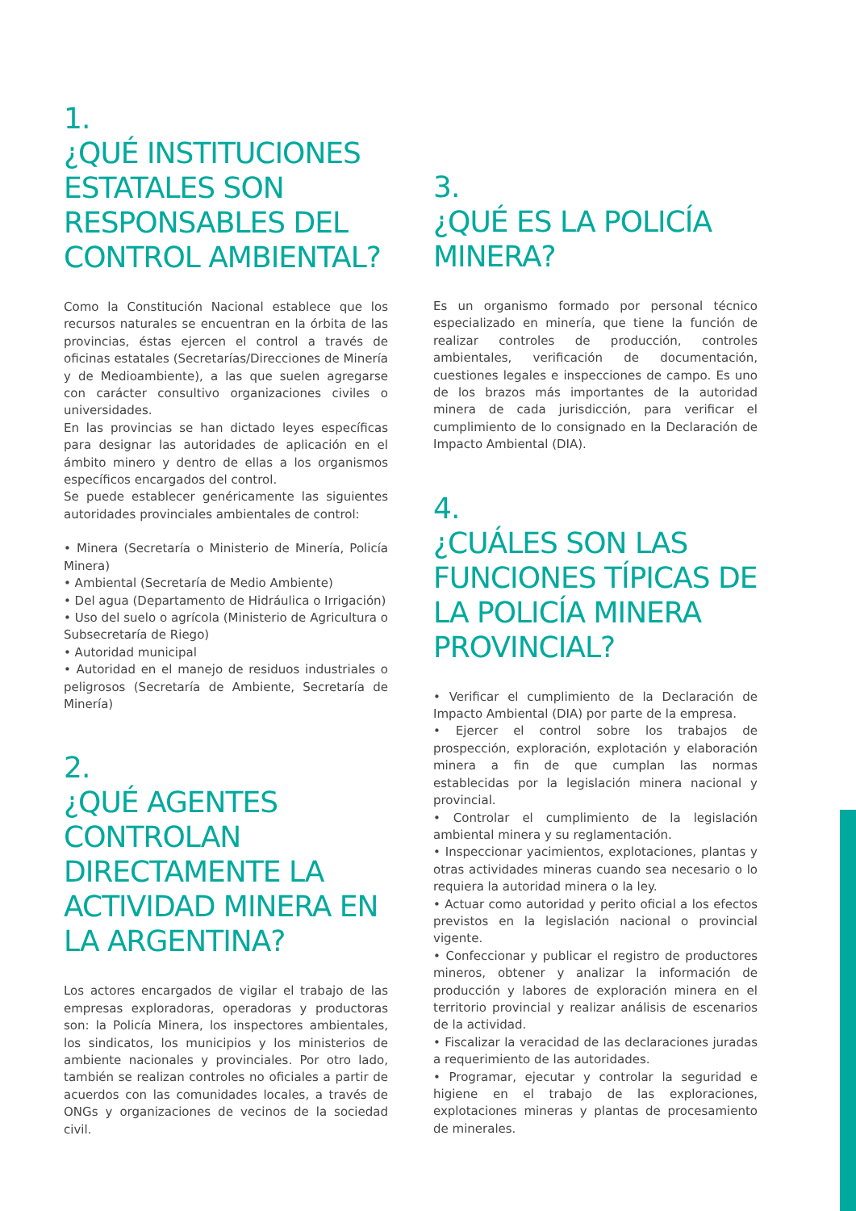1.
¿QUÉ INSTITUCIONES ESTATALES SON RESPONSABLES DEL CONTROL AMBIENTAL?
Como la Constitución Nacional establece que los recursos naturales se encuentran en la órbita de las provincias, éstas ejercen el control a través de oficinas estatales (Secretarías/Direcciones de Minería y de Medioambiente), a las que suelen agregarse con carácter consultivo organizaciones civiles o universidades.
En las provincias se han dictado leyes específicas para designar las autoridades de aplicación en el ámbito minero y dentro de ellas a los organismos específicos encargados del control.
Se puede establecer genéricamente las siguientes autoridades provinciales ambientales de control:
• Minera (Secretaría o Ministerio de Minería, Policía Minera)
• Ambiental (Secretaría de Medio Ambiente)
• Del agua (Departamento de Hidráulica o Irrigación)
• Uso del suelo o agrícola (Ministerio de Agricultura o Subsecretaría de Riego)
• Autoridad municipal
• Autoridad en el manejo de residuos industriales o peligrosos (Secretaría de Ambiente, Secretaría de Minería)
2.
¿QUÉ AGENTES CONTROLAN DIRECTAMENTE LA ACTIVIDAD MINERA EN LA ARGENTINA?
Los actores encargados de vigilar el trabajo de las empresas exploradoras, operadoras y productoras son: la Policía Minera, los inspectores ambientales, los sindicatos, los municipios y los ministerios de ambiente nacionales y provinciales. Por otro lado, también se realizan controles no oficiales a partir de acuerdos con las comunidades locales, a través de ONGs y organizaciones de vecinos de la sociedad civil.
3.
¿QUÉ ES LA POLICÍA MINERA?
Es un organismo formado por personal técnico especializado en minería, que tiene la función de realizar controles de producción, controles ambientales, verificación de documentación, cuestiones legales e inspecciones de campo. Es uno de los brazos más importantes de la autoridad minera de cada jurisdicción, para verificar el cumplimiento de lo consignado en la Declaración de Impacto Ambiental (DIA).
4.
¿CUÁLES SON LAS FUNCIONES TÍPICAS DE LA POLICÍA MINERA PROVINCIAL?
• Verificar el cumplimiento de la Declaración de Impacto Ambiental (DIA) por parte de la empresa.
• Ejercer el control sobre los trabajos de prospección, exploración, explotación y elaboración minera a fin de que cumplan las normas establecidas por la legislación minera nacional y provincial.
• Controlar el cumplimiento de la legislación ambiental minera y su reglamentación.
• Inspeccionar yacimientos, explotaciones, plantas y otras actividades mineras cuando sea necesario o lo requiera la autoridad minera o la ley.
• Actuar como autoridad y perito oficial a los efectos previstos en la legislación nacional o provincial vigente.
• Confeccionar y publicar el registro de productores mineros, obtener y analizar la información de producción y labores de exploración minera en el territorio provincial y realizar análisis de escenarios de la actividad.
• Fiscalizar la veracidad de las declaraciones juradas a requerimiento de las autoridades.
• Programar, ejecutar y controlar la seguridad e higiene en el trabajo de las exploraciones, explotaciones mineras y plantas de procesamiento de minerales.